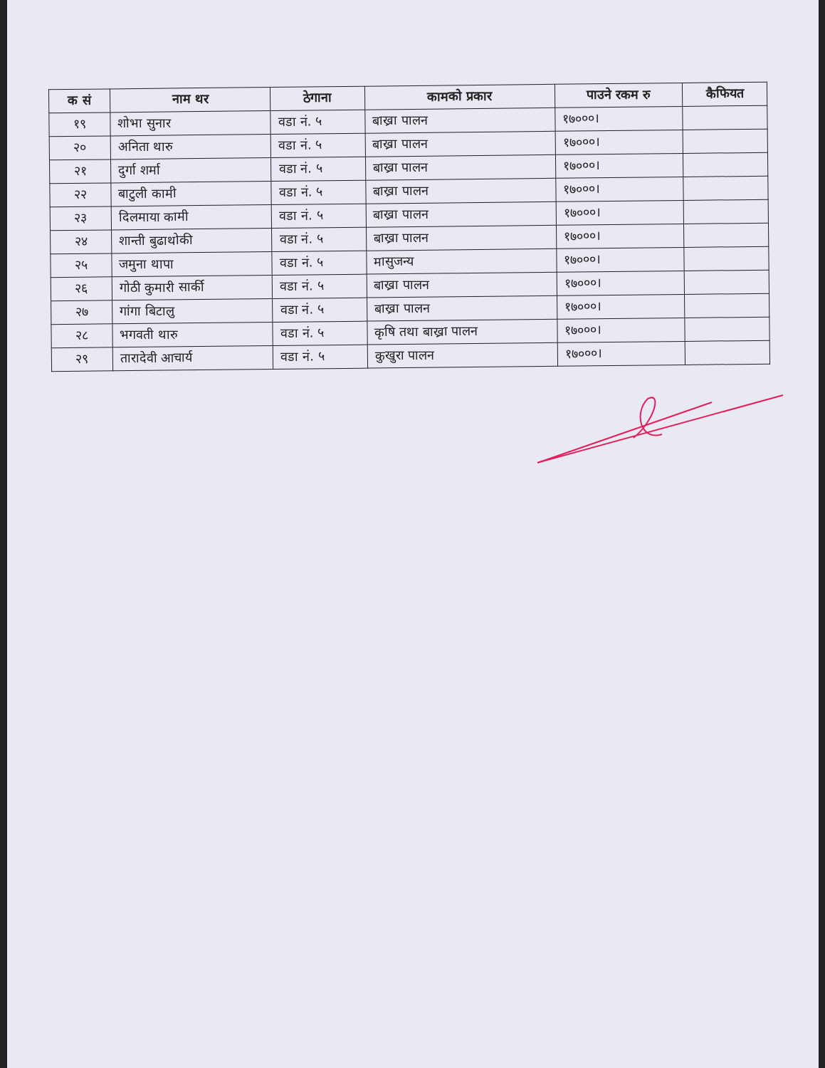| क सं | नाम थर | ठेगाना | कामको प्रकार | पाउने रकम रु | कैफियत |
| --- | --- | --- | --- | --- | --- |
| १९ | शोभा सुनार | वडा नं. ५ | बाख्रा पालन | १७०००। | |
| २० | अनिता थारु | वडा नं. ५ | बाख्रा पालन | १७०००। | |
| २१ | दुर्गा शर्मा | वडा नं. ५ | बाख्रा पालन | १७०००। | |
| २२ | बाटुली कामी | वडा नं. ५ | बाख्रा पालन | १७०००। | |
| २३ | दिलमाया कामी | वडा नं. ५ | बाख्रा पालन | १७०००। | |
| २४ | शान्ती बुढाथोकी | वडा नं. ५ | बाख्रा पालन | १७०००। | |
| २५ | जमुना थापा | वडा नं. ५ | मासुजन्य | १७०००। | |
| २६ | गोठी कुमारी सार्की | वडा नं. ५ | बाख्रा पालन | १७०००। | |
| २७ | गांगा बिटालु | वडा नं. ५ | बाख्रा पालन | १७०००। | |
| २८ | भगवती थारु | वडा नं. ५ | कृषि तथा बाख्रा पालन | १७०००। | |
| २९ | तारादेवी आचार्य | वडा नं. ५ | कुखुरा पालन | १७०००। | |